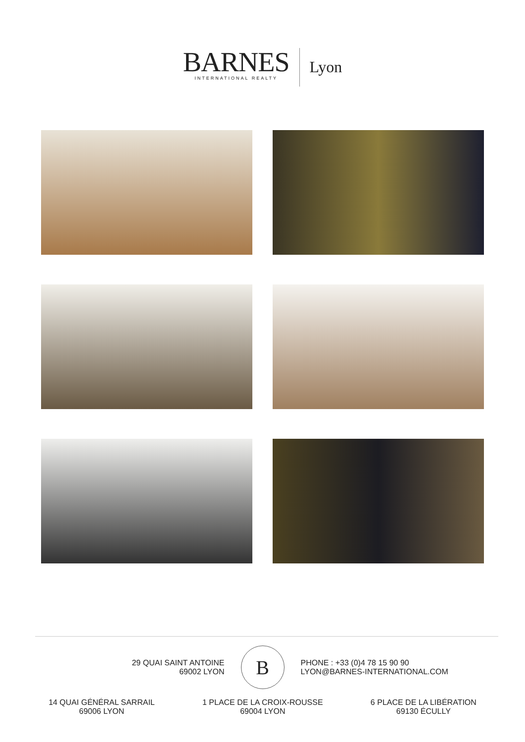BARNES
INTERNATIONAL REALTY
Lyon
29 QUAI SAINT ANTOINE
69002 LYON
B
PHONE : +33 (0)4 78 15 90 90
LYON@BARNES-INTERNATIONAL.COM
14 QUAI GÉNÉRAL SARRAIL
69006 LYON
1 PLACE DE LA CROIX-ROUSSE
69004 LYON
6 PLACE DE LA LIBÉRATION
69130 ÉCULLY